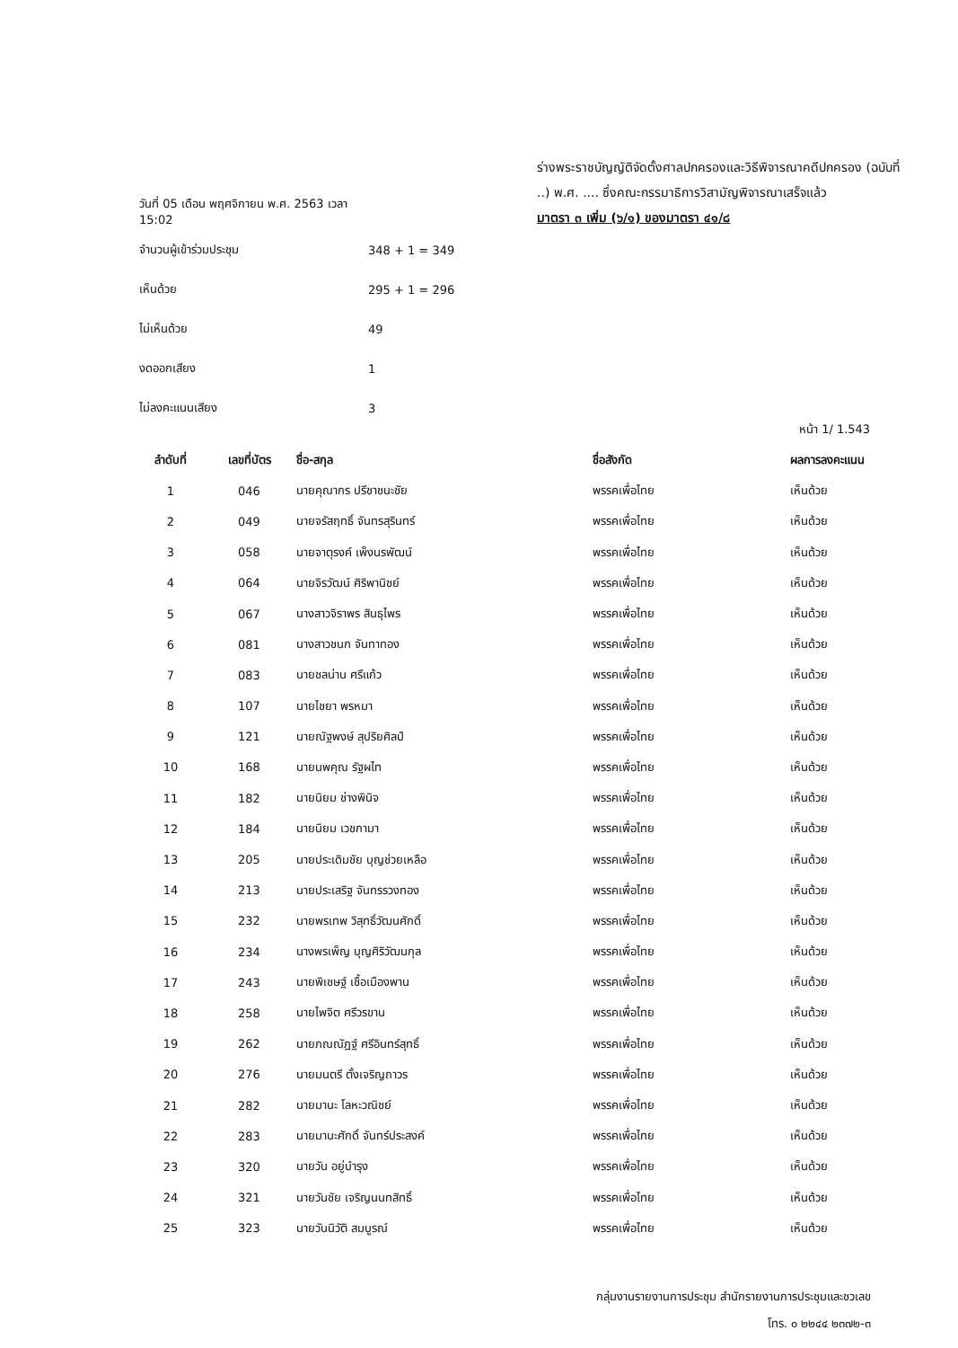ร่างพระราชบัญญัติจัดตั้งศาลปกครองและวิธีพิจารณาคดีปกครอง (ฉบับที่ ..) พ.ศ. .... ซึ่งคณะกรรมาธิการวิสามัญพิจารณาเสร็จแล้ว
มาตรา ๓ เพิ่ม (๖/๑) ของมาตรา ๔๑/๘
วันที่ 05 เดือน พฤศจิกายน พ.ศ. 2563 เวลา 15:02
จำนวนผู้เข้าร่วมประชุม 348 + 1 = 349
เห็นด้วย 295 + 1 = 296
ไม่เห็นด้วย 49
งดออกเสียง 1
ไม่ลงคะแนนเสียง 3
หน้า 1/ 1.543
| ลำดับที่ | เลขที่บัตร | ชื่อ-สกุล | ชื่อสังกัด | ผลการลงคะแนน |
| --- | --- | --- | --- | --- |
| 1 | 046 | นายคุณากร ปรีชาชนะชัย | พรรคเพื่อไทย | เห็นด้วย |
| 2 | 049 | นายจรัสฤทธิ์ จันทรสุรินทร์ | พรรคเพื่อไทย | เห็นด้วย |
| 3 | 058 | นายจาตุรงค์ เพ็งนรพัฒน์ | พรรคเพื่อไทย | เห็นด้วย |
| 4 | 064 | นายจิรวัฒน์ ศิริพานิชย์ | พรรคเพื่อไทย | เห็นด้วย |
| 5 | 067 | นางสาวจิราพร สินธุไพร | พรรคเพื่อไทย | เห็นด้วย |
| 6 | 081 | นางสาวชนก จันทาทอง | พรรคเพื่อไทย | เห็นด้วย |
| 7 | 083 | นายชลน่าน ศรีแก้ว | พรรคเพื่อไทย | เห็นด้วย |
| 8 | 107 | นายไชยา พรหมา | พรรคเพื่อไทย | เห็นด้วย |
| 9 | 121 | นายณัฐพงษ์ สุปริยศิลป์ | พรรคเพื่อไทย | เห็นด้วย |
| 10 | 168 | นายนพคุณ รัฐผไท | พรรคเพื่อไทย | เห็นด้วย |
| 11 | 182 | นายนิยม ช่างพินิจ | พรรคเพื่อไทย | เห็นด้วย |
| 12 | 184 | นายนิยม เวชกามา | พรรคเพื่อไทย | เห็นด้วย |
| 13 | 205 | นายประเดิมชัย บุญช่วยเหลือ | พรรคเพื่อไทย | เห็นด้วย |
| 14 | 213 | นายประเสริฐ จันทรรวงทอง | พรรคเพื่อไทย | เห็นด้วย |
| 15 | 232 | นายพรเทพ วิสุทธิ์วัฒนศักดิ์ | พรรคเพื่อไทย | เห็นด้วย |
| 16 | 234 | นางพรเพ็ญ บุญศิริวัฒนกุล | พรรคเพื่อไทย | เห็นด้วย |
| 17 | 243 | นายพิเชษฐ์ เชื้อเมืองพาน | พรรคเพื่อไทย | เห็นด้วย |
| 18 | 258 | นายไพจิต ศรีวรขาน | พรรคเพื่อไทย | เห็นด้วย |
| 19 | 262 | นายภณณัฏฐ์ ศรีอินทร์สุทธิ์ | พรรคเพื่อไทย | เห็นด้วย |
| 20 | 276 | นายมนตรี ตั้งเจริญถาวร | พรรคเพื่อไทย | เห็นด้วย |
| 21 | 282 | นายมานะ โลหะวณิชย์ | พรรคเพื่อไทย | เห็นด้วย |
| 22 | 283 | นายมานะศักดิ์ จันทร์ประสงค์ | พรรคเพื่อไทย | เห็นด้วย |
| 23 | 320 | นายวัน อยู่บำรุง | พรรคเพื่อไทย | เห็นด้วย |
| 24 | 321 | นายวันชัย เจริญนนทสิทธิ์ | พรรคเพื่อไทย | เห็นด้วย |
| 25 | 323 | นายวันนิวัติ สมบูรณ์ | พรรคเพื่อไทย | เห็นด้วย |
กลุ่มงานรายงานการประชุม สำนักรายงานการประชุมและชวเลข
โทร. ๐ ๒๒๔๔ ๒๓๗๒-๓